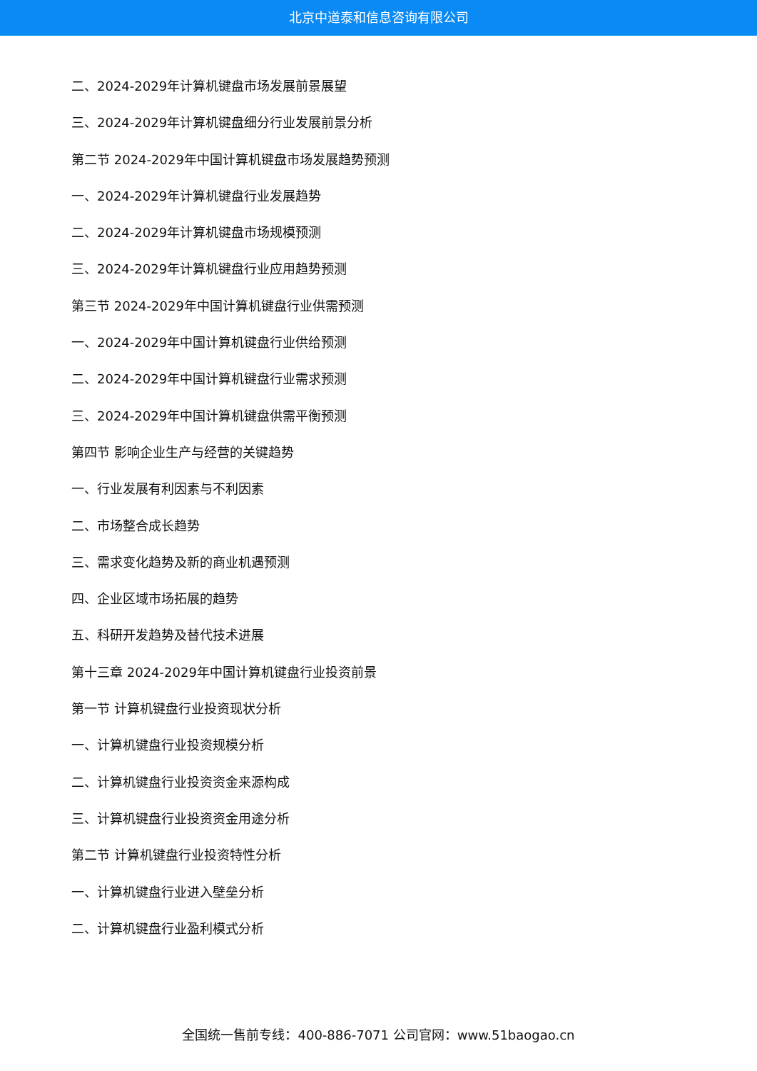北京中道泰和信息咨询有限公司
二、2024-2029年计算机键盘市场发展前景展望
三、2024-2029年计算机键盘细分行业发展前景分析
第二节 2024-2029年中国计算机键盘市场发展趋势预测
一、2024-2029年计算机键盘行业发展趋势
二、2024-2029年计算机键盘市场规模预测
三、2024-2029年计算机键盘行业应用趋势预测
第三节 2024-2029年中国计算机键盘行业供需预测
一、2024-2029年中国计算机键盘行业供给预测
二、2024-2029年中国计算机键盘行业需求预测
三、2024-2029年中国计算机键盘供需平衡预测
第四节 影响企业生产与经营的关键趋势
一、行业发展有利因素与不利因素
二、市场整合成长趋势
三、需求变化趋势及新的商业机遇预测
四、企业区域市场拓展的趋势
五、科研开发趋势及替代技术进展
第十三章 2024-2029年中国计算机键盘行业投资前景
第一节 计算机键盘行业投资现状分析
一、计算机键盘行业投资规模分析
二、计算机键盘行业投资资金来源构成
三、计算机键盘行业投资资金用途分析
第二节 计算机键盘行业投资特性分析
一、计算机键盘行业进入壁垒分析
二、计算机键盘行业盈利模式分析
全国统一售前专线：400-886-7071 公司官网：www.51baogao.cn